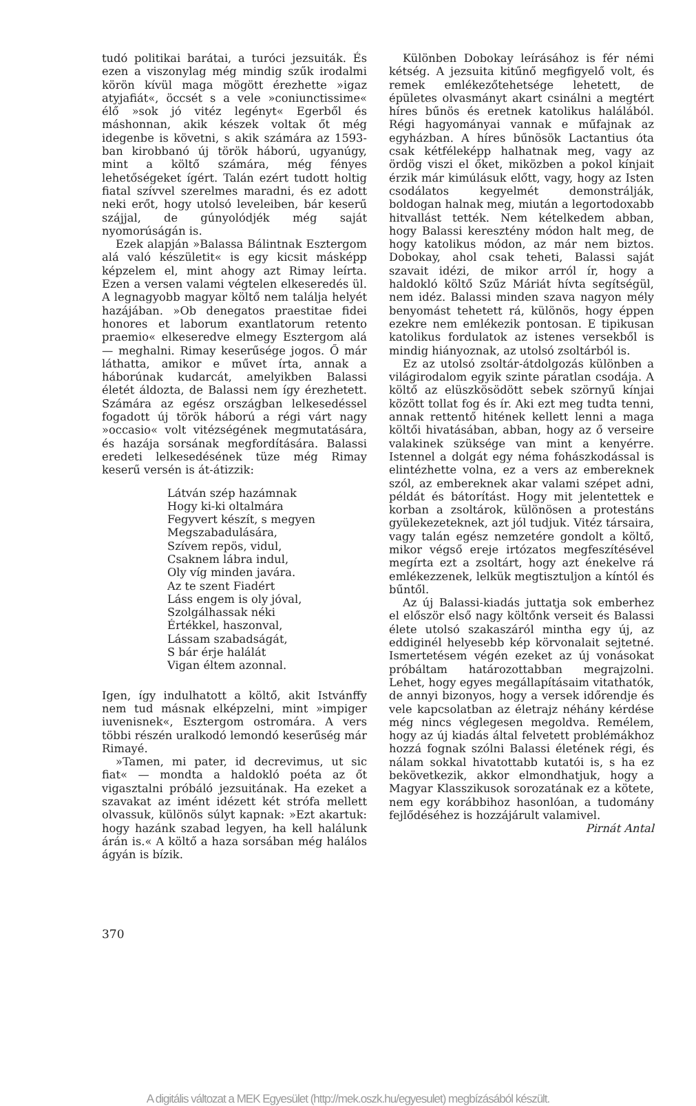tudó politikai barátai, a turóci jezsuiták. És ezen a viszonylag még mindig szűk irodalmi körön kívül maga mögött érezhette »igaz atyjafiát«, öccsét s a vele »coniunctissime« élő »sok jó vitéz legényt« Egerből és máshonnan, akik készek voltak őt még idegenbe is követni, s akik számára az 1593-ban kirobbanó új török háború, ugyanúgy, mint a költő számára, még fényes lehetőségeket ígért. Talán ezért tudott holtig fiatal szívvel szerelmes maradni, és ez adott neki erőt, hogy utolsó leveleiben, bár keserű szájjal, de gúnyolódjék még saját nyomorúságán is.
Ezek alapján »Balassa Bálintnak Esztergom alá való készületit« is egy kicsit másképp képzelem el, mint ahogy azt Rimay leírta. Ezen a versen valami végtelen elkeseredés ül. A legnagyobb magyar költő nem találja helyét hazájában. »Ob denegatos praestitae fidei honores et laborum exantlatorum retento praemio« elkeseredve elmegy Esztergom alá — meghalni. Rimay keserűsége jogos. Ő már láthatta, amikor e művet írta, annak a háborúnak kudarcát, amelyikben Balassi életét áldozta, de Balassi nem így érezhetett. Számára az egész országban lelkesedéssel fogadott új török háború a régi várt nagy »occasio« volt vitézségének megmutatására, és hazája sorsának megfordítására. Balassi eredeti lelkesedésének tüze még Rimay keserű versén is át-átizzik:
Látván szép hazámnak
Hogy ki-ki oltalmára
Fegyvert készít, s megyen
Megszabadulására,
Szívem repös, vidul,
Csaknem lábra indul,
Oly víg minden javára.
Az te szent Fiadért
Láss engem is oly jóval,
Szolgálhassak néki
Értékkel, haszonval,
Lássam szabadságát,
S bár érje halálát
Vigan éltem azonnal.
Igen, így indulhatott a költő, akit Istvánffy nem tud másnak elképzelni, mint »impiger iuvenisnek«, Esztergom ostromára. A vers többi részén uralkodó lemondó keserűség már Rimayé.
»Tamen, mi pater, id decrevimus, ut sic fiat« — mondta a haldokló poéta az őt vigasztalni próbáló jezsuitának. Ha ezeket a szavakat az imént idézett két strófa mellett olvassuk, különös súlyt kapnak: »Ezt akartuk: hogy hazánk szabad legyen, ha kell halálunk árán is.« A költő a haza sorsában még halálos ágyán is bízik.
Különben Dobokay leírásához is fér némi kétség. A jezsuita kitűnő megfigyelő volt, és remek emlékezőtehetsége lehetett, de épületes olvasmányt akart csinálni a megtért híres bűnös és eretnek katolikus halálából. Régi hagyományai vannak e műfajnak az egyházban. A híres bűnösök Lactantius óta csak kétféleképp halhatnak meg, vagy az ördög viszi el őket, miközben a pokol kínjait érzik már kimúlásuk előtt, vagy, hogy az Isten csodálatos kegyelmét demonstrálják, boldogan halnak meg, miután a legortodoxabb hitvallást tették. Nem kételkedem abban, hogy Balassi keresztény módon halt meg, de hogy katolikus módon, az már nem biztos. Dobokay, ahol csak teheti, Balassi saját szavait idézi, de mikor arról ír, hogy a haldokló költő Szűz Máriát hívta segítségül, nem idéz. Balassi minden szava nagyon mély benyomást tehetett rá, különös, hogy éppen ezekre nem emlékezik pontosan. E tipikusan katolikus fordulatok az istenes versekből is mindig hiányoznak, az utolsó zsoltárból is.
Ez az utolsó zsoltár-átdolgozás különben a világirodalom egyik szinte páratlan csodája. A költő az elüszkösödött sebek szörnyű kínjai között tollat fog és ír. Aki ezt meg tudta tenni, annak rettentő hitének kellett lenni a maga költői hivatásában, abban, hogy az ő verseire valakinek szüksége van mint a kenyérre. Istennel a dolgát egy néma fohászkodással is elintézhette volna, ez a vers az embereknek szól, az embereknek akar valami szépet adni, példát és bátorítást. Hogy mit jelentettek e korban a zsoltárok, különösen a protestáns gyülekezeteknek, azt jól tudjuk. Vitéz társaira, vagy talán egész nemzetére gondolt a költő, mikor végső ereje irtózatos megfeszítésével megírta ezt a zsoltárt, hogy azt énekelve rá emlékezzenek, lelkük megtisztuljon a kíntól és bűntől.
Az új Balassi-kiadás juttatja sok emberhez el először első nagy költőnk verseit és Balassi élete utolsó szakaszáról mintha egy új, az eddiginél helyesebb kép körvonalait sejtetné. Ismertetésem végén ezeket az új vonásokat próbáltam határozottabban megrajzolni. Lehet, hogy egyes megállapításaim vitathatók, de annyi bizonyos, hogy a versek időrendje és vele kapcsolatban az életrajz néhány kérdése még nincs véglegesen megoldva. Remélem, hogy az új kiadás által felvetett problémákhoz hozzá fognak szólni Balassi életének régi, és nálam sokkal hivatottabb kutatói is, s ha ez bekövetkezik, akkor elmondhatjuk, hogy a Magyar Klasszikusok sorozatának ez a kötete, nem egy korábbihoz hasonlóan, a tudomány fejlődéséhez is hozzájárult valamivel.
Pirnát Antal
370
A digitális változat a MEK Egyesület (http://mek.oszk.hu/egyesulet) megbízásából készült.